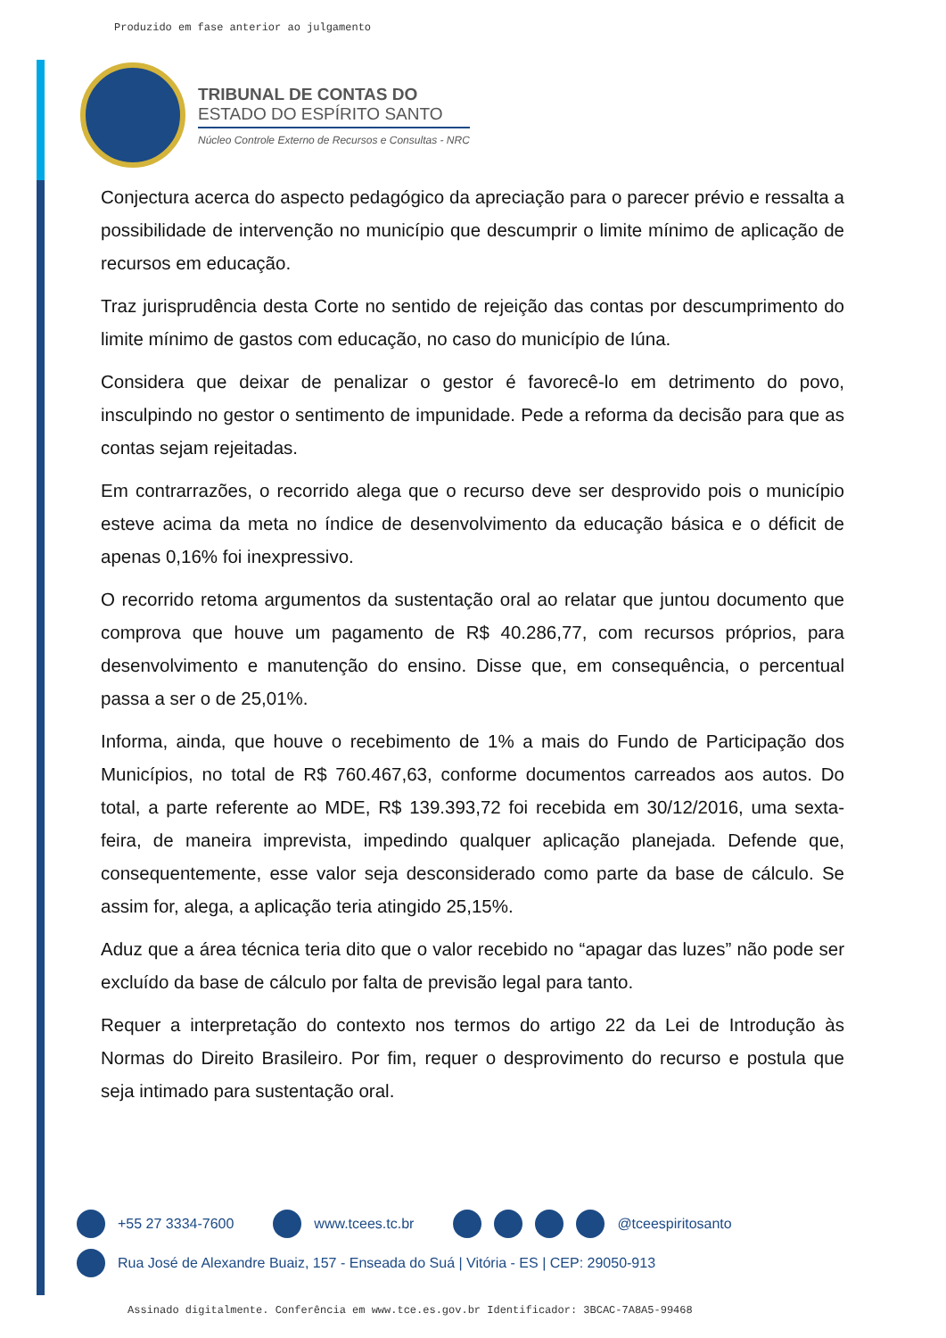Produzido em fase anterior ao julgamento
TRIBUNAL DE CONTAS DO
ESTADO DO ESPÍRITO SANTO
Núcleo Controle Externo de Recursos e Consultas - NRC
Conjectura acerca do aspecto pedagógico da apreciação para o parecer prévio e ressalta a possibilidade de intervenção no município que descumprir o limite mínimo de aplicação de recursos em educação.
Traz jurisprudência desta Corte no sentido de rejeição das contas por descumprimento do limite mínimo de gastos com educação, no caso do município de Iúna.
Considera que deixar de penalizar o gestor é favorecê-lo em detrimento do povo, insculpindo no gestor o sentimento de impunidade. Pede a reforma da decisão para que as contas sejam rejeitadas.
Em contrarrazões, o recorrido alega que o recurso deve ser desprovido pois o município esteve acima da meta no índice de desenvolvimento da educação básica e o déficit de apenas 0,16% foi inexpressivo.
O recorrido retoma argumentos da sustentação oral ao relatar que juntou documento que comprova que houve um pagamento de R$ 40.286,77, com recursos próprios, para desenvolvimento e manutenção do ensino. Disse que, em consequência, o percentual passa a ser o de 25,01%.
Informa, ainda, que houve o recebimento de 1% a mais do Fundo de Participação dos Municípios, no total de R$ 760.467,63, conforme documentos carreados aos autos. Do total, a parte referente ao MDE, R$ 139.393,72 foi recebida em 30/12/2016, uma sexta-feira, de maneira imprevista, impedindo qualquer aplicação planejada. Defende que, consequentemente, esse valor seja desconsiderado como parte da base de cálculo. Se assim for, alega, a aplicação teria atingido 25,15%.
Aduz que a área técnica teria dito que o valor recebido no “apagar das luzes” não pode ser excluído da base de cálculo por falta de previsão legal para tanto.
Requer a interpretação do contexto nos termos do artigo 22 da Lei de Introdução às Normas do Direito Brasileiro. Por fim, requer o desprovimento do recurso e postula que seja intimado para sustentação oral.
+55 27 3334-7600 www.tcees.tc.br @tceespiritosanto
Rua José de Alexandre Buaiz, 157 - Enseada do Suá | Vitória - ES | CEP: 29050-913
Assinado digitalmente. Conferência em www.tce.es.gov.br Identificador: 3BCAC-7A8A5-99468